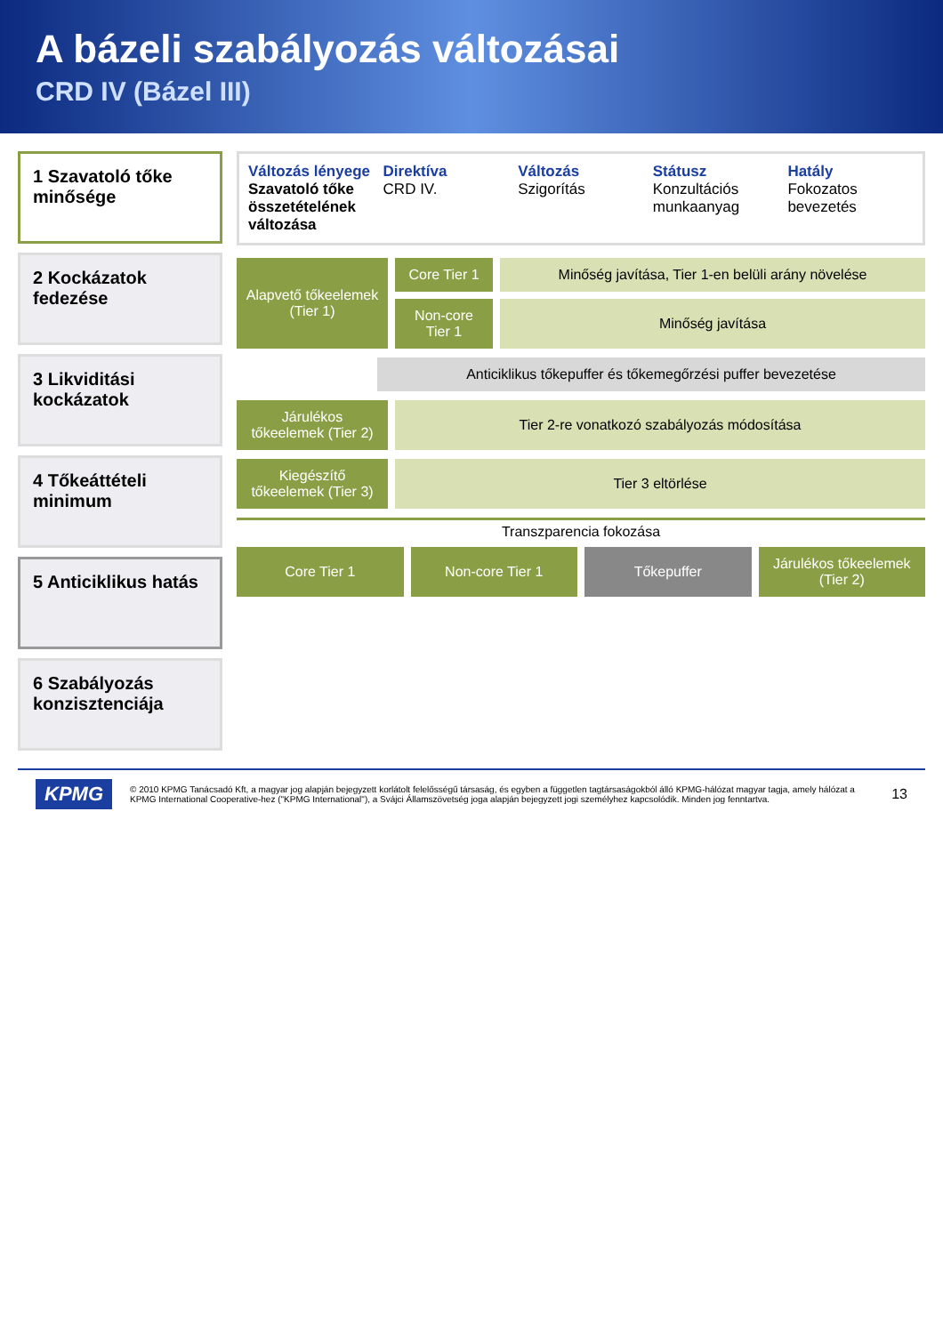A bázeli szabályozás változásai
CRD IV (Bázel III)
1 Szavatoló tőke minősége
2 Kockázatok fedezése
3 Likviditási kockázatok
4 Tőkeáttételi minimum
5 Anticiklikus hatás
6 Szabályozás konzisztenciája
Változás lényege Direktíva Változás Státusz Hatály
Szavatoló tőke összetételének változása
CRD IV. Szigorítás Konzultációs munkaanyag Fokozatos bevezetés
Alapvető tőkeelemek (Tier 1)
Core Tier 1
Minőség javítása, Tier 1-en belüli arány növelése
Non-core Tier 1
Minőség javítása
Anticiklikus tőkepuffer és tőkemegőrzési puffer bevezetése
Járulékos tőkeelemek (Tier 2)
Tier 2-re vonatkozó szabályozás módosítása
Kiegészítő tőkeelemek (Tier 3)
Tier 3 eltörlése
Transzparencia fokozása
Core Tier 1 Non-core Tier 1 Tőkepuffer Járulékos tőkeelemek (Tier 2)
KPMG
© 2010 KPMG Tanácsadó Kft, a magyar jog alapján bejegyzett korlátolt felelősségű társaság, és egyben a független tagtársaságokból álló KPMG-hálózat magyar tagja, amely hálózat a KPMG International Cooperative-hez ("KPMG International"), a Svájci Államszövetség joga alapján bejegyzett jogi személyhez kapcsolódik. Minden jog fenntartva.
13